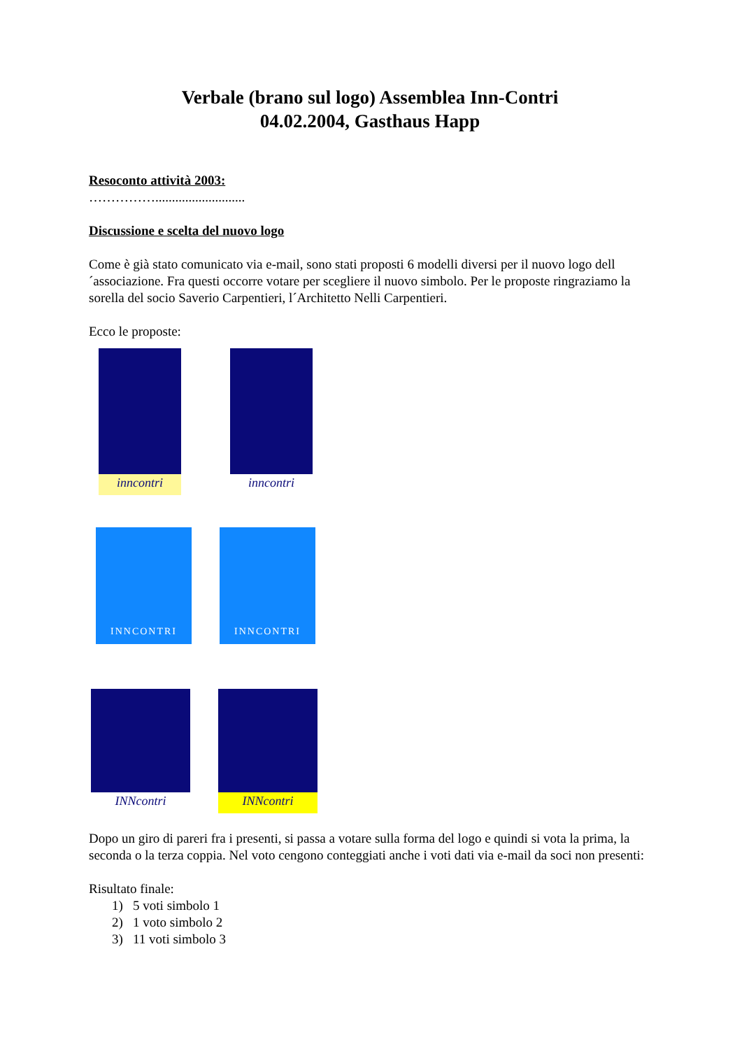Verbale (brano sul logo) Assemblea Inn-Contri
04.02.2004, Gasthaus Happ
Resoconto attività 2003:
……………...........................
Discussione e scelta del nuovo logo
Come è già stato comunicato via e-mail, sono stati proposti 6 modelli diversi per il nuovo logo dell´associazione. Fra questi occorre votare per scegliere il nuovo simbolo. Per le proposte ringraziamo la sorella del socio Saverio Carpentieri, l´Architetto Nelli Carpentieri.
Ecco le proposte:
inncontri
inncontri
INNCONTRI
INNCONTRI
INNcontri
INNcontri
Dopo un giro di pareri fra i presenti, si passa a votare sulla forma del logo e quindi si vota la prima, la seconda o la terza coppia. Nel voto cengono conteggiati anche i voti dati via e-mail da soci non presenti:
Risultato finale:
1) 5 voti simbolo 1
2) 1 voto simbolo 2
3) 11 voti simbolo 3